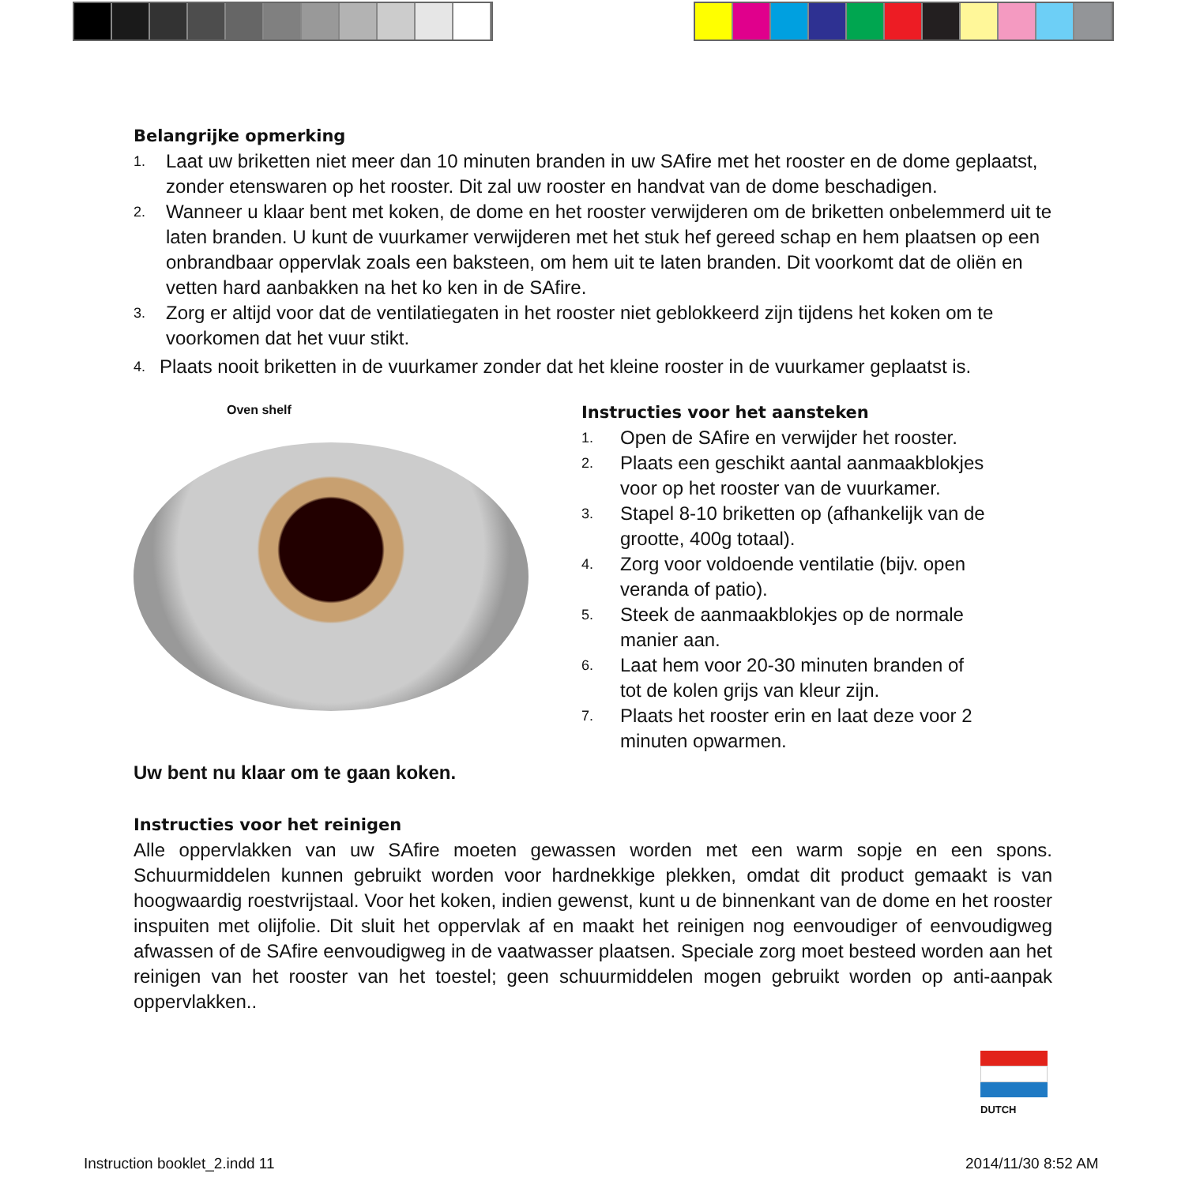Belangrijke opmerking
1. Laat uw briketten niet meer dan 10 minuten branden in uw SAfire met het rooster en de dome geplaatst, zonder etenswaren op het rooster. Dit zal uw rooster en handvat van de dome beschadigen.
2. Wanneer u klaar bent met koken, de dome en het rooster verwijderen om de briketten onbelemmerd uit te laten branden. U kunt de vuurkamer verwijderen met het stuk hef gereed schap en hem plaatsen op een onbrandbaar oppervlak zoals een baksteen, om hem uit te laten branden. Dit voorkomt dat de oliën en vetten hard aanbakken na het ko ken in de SAfire.
3. Zorg er altijd voor dat de ventilatiegaten in het rooster niet geblokkeerd zijn tijdens het koken om te voorkomen dat het vuur stikt.
4. Plaats nooit briketten in de vuurkamer zonder dat het kleine rooster in de vuurkamer geplaatst is.
Oven shelf
Instructies voor het aansteken
1. Open de SAfire en verwijder het rooster.
2. Plaats een geschikt aantal aanmaakblokjes
voor op het rooster van de vuurkamer.
3. Stapel 8-10 briketten op (afhankelijk van de
grootte, 400g totaal).
4. Zorg voor voldoende ventilatie (bijv. open
veranda of patio).
5. Steek de aanmaakblokjes op de normale
manier aan.
6. Laat hem voor 20-30 minuten branden of
tot de kolen grijs van kleur zijn.
7. Plaats het rooster erin en laat deze voor 2
minuten opwarmen.
Uw bent nu klaar om te gaan koken.
Instructies voor het reinigen
Alle oppervlakken van uw SAfire moeten gewassen worden met een warm sopje en een spons. Schuurmiddelen kunnen gebruikt worden voor hardnekkige plekken, omdat dit product gemaakt is van hoogwaardig roestvrijstaal. Voor het koken, indien gewenst, kunt u de binnenkant van de dome en het rooster inspuiten met olijfolie. Dit sluit het oppervlak af en maakt het reinigen nog eenvoudiger of eenvoudigweg afwassen of de SAfire eenvoudigweg in de vaatwasser plaatsen. Speciale zorg moet besteed worden aan het reinigen van het rooster van het toestel; geen schuurmiddelen mogen gebruikt worden op anti-aanpak oppervlakken..
DUTCH
Instruction booklet_2.indd 11 2014/11/30 8:52 AM